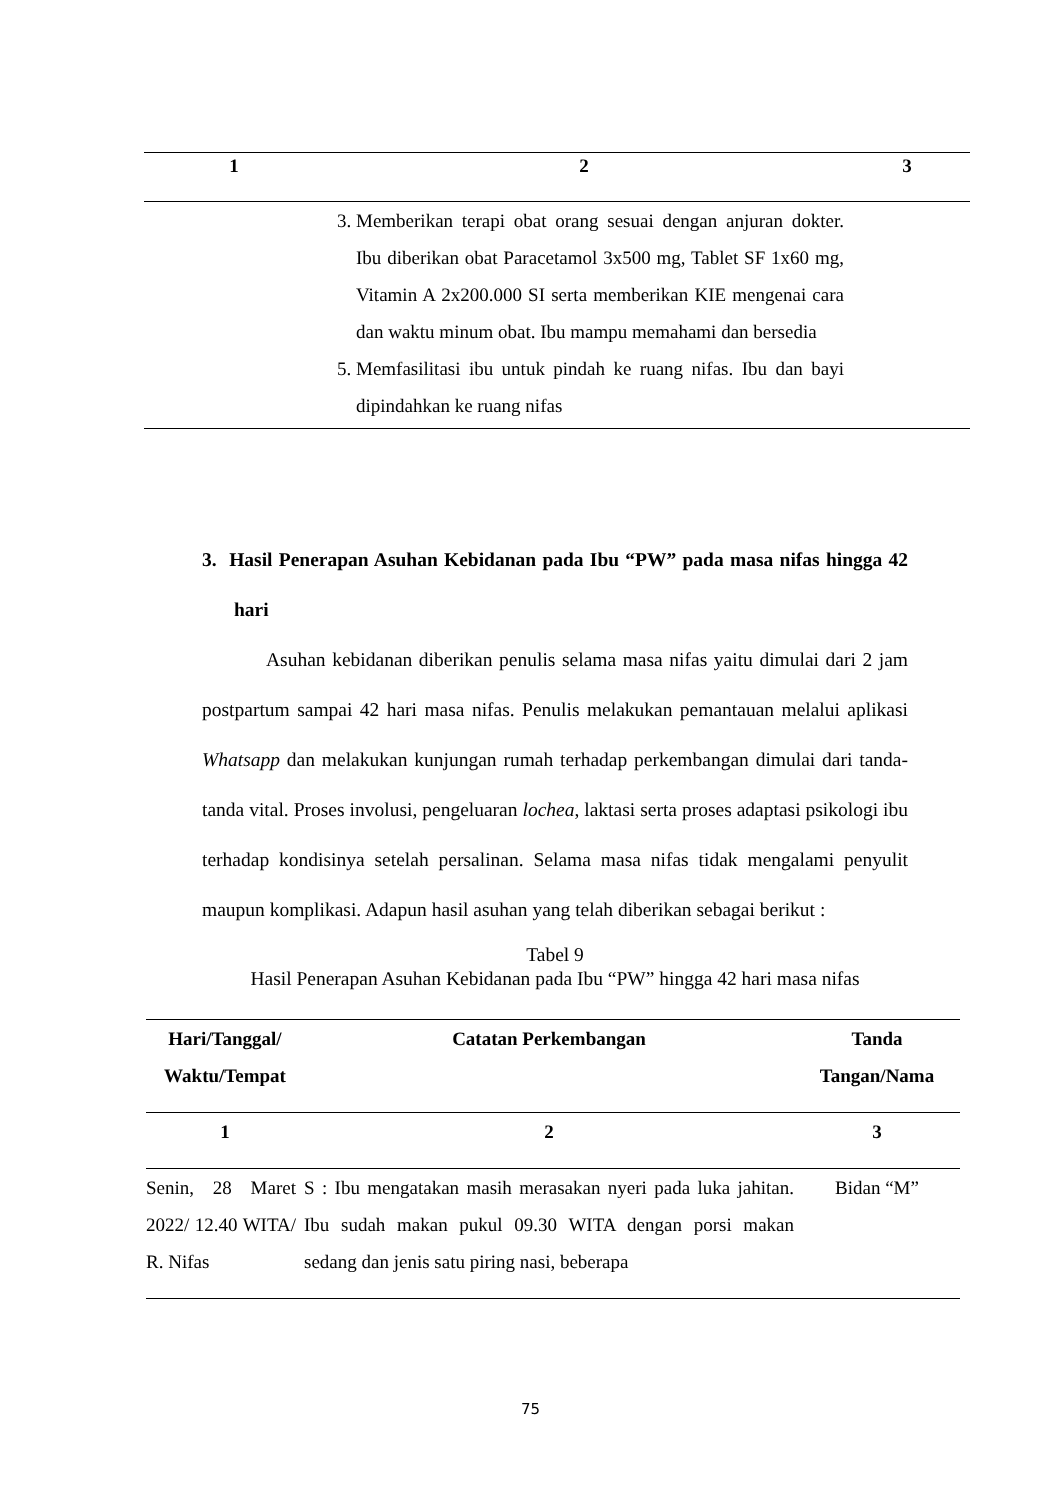| 1 | 2 | 3 |
| --- | --- | --- |
| | 3. Memberikan terapi obat orang sesuai dengan anjuran dokter. Ibu diberikan obat Paracetamol 3x500 mg, Tablet SF 1x60 mg, Vitamin A 2x200.000 SI serta memberikan KIE mengenai cara dan waktu minum obat. Ibu mampu memahami dan bersedia 5. Memfasilitasi ibu untuk pindah ke ruang nifas. Ibu dan bayi dipindahkan ke ruang nifas | |
3. Hasil Penerapan Asuhan Kebidanan pada Ibu “PW” pada masa nifas hingga 42 hari
Asuhan kebidanan diberikan penulis selama masa nifas yaitu dimulai dari 2 jam postpartum sampai 42 hari masa nifas. Penulis melakukan pemantauan melalui aplikasi Whatsapp dan melakukan kunjungan rumah terhadap perkembangan dimulai dari tanda-tanda vital. Proses involusi, pengeluaran lochea, laktasi serta proses adaptasi psikologi ibu terhadap kondisinya setelah persalinan. Selama masa nifas tidak mengalami penyulit maupun komplikasi. Adapun hasil asuhan yang telah diberikan sebagai berikut :
Tabel 9
Hasil Penerapan Asuhan Kebidanan pada Ibu “PW” hingga 42 hari masa nifas
| Hari/Tanggal/ Waktu/Tempat | Catatan Perkembangan | Tanda Tangan/Nama |
| --- | --- | --- |
| 1 | 2 | 3 |
| Senin, 28 Maret 2022/ 12.40 WITA/ R. Nifas | S : Ibu mengatakan masih merasakan nyeri pada luka jahitan. Ibu sudah makan pukul 09.30 WITA dengan porsi makan sedang dan jenis satu piring nasi, beberapa | Bidan “M” |
75